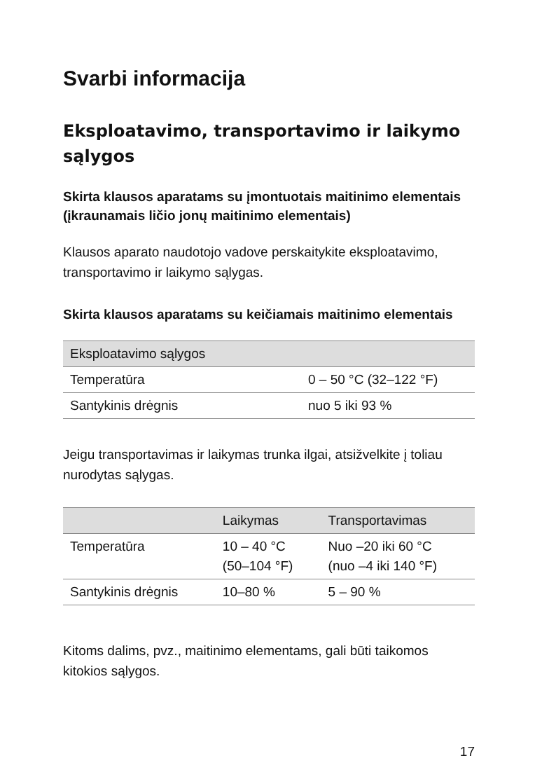Svarbi informacija
Eksploatavimo, transportavimo ir laikymo sąlygos
Skirta klausos aparatams su įmontuotais maitinimo elementais (įkraunamais ličio jonų maitinimo elementais)
Klausos aparato naudotojo vadove perskaitykite eksploatavimo, transportavimo ir laikymo sąlygas.
Skirta klausos aparatams su keičiamais maitinimo elementais
| Eksploatavimo sąlygos | |
| --- | --- |
| Temperatūra | 0 – 50 °C (32–122 °F) |
| Santykinis drėgnis | nuo 5 iki 93 % |
Jeigu transportavimas ir laikymas trunka ilgai, atsižvelkite į toliau nurodytas sąlygas.
| | Laikymas | Transportavimas |
| --- | --- | --- |
| Temperatūra | 10 – 40 °C (50–104 °F) | Nuo –20 iki 60 °C (nuo –4 iki 140 °F) |
| Santykinis drėgnis | 10–80 % | 5 – 90 % |
Kitoms dalims, pvz., maitinimo elementams, gali būti taikomos kitokios sąlygos.
17